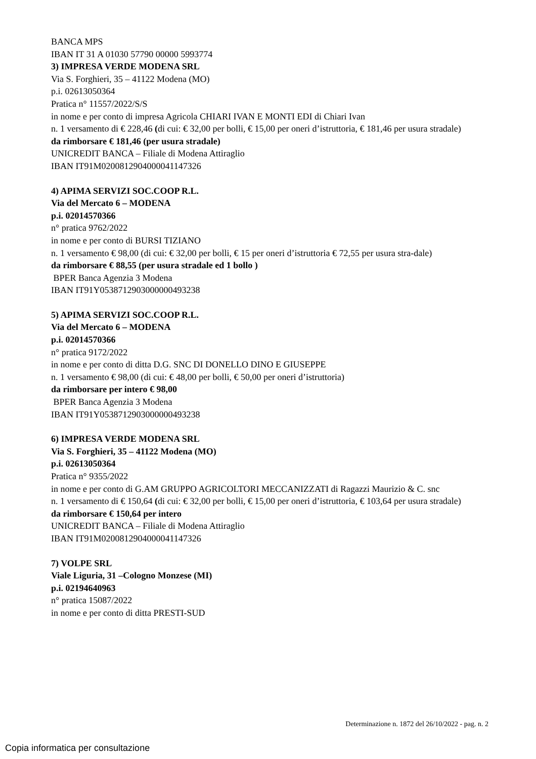BANCA MPS
IBAN IT 31 A 01030 57790 00000 5993774
3) IMPRESA VERDE MODENA SRL
Via S. Forghieri, 35 – 41122 Modena (MO)
p.i. 02613050364
Pratica n° 11557/2022/S/S
in nome e per conto di impresa Agricola CHIARI IVAN E MONTI EDI di Chiari Ivan
n. 1 versamento di € 228,46 (di cui: € 32,00 per bolli, € 15,00 per oneri d’istruttoria, € 181,46 per usura stradale)
da rimborsare € 181,46 (per usura stradale)
UNICREDIT BANCA – Filiale di Modena Attiraglio
IBAN IT91M0200812904000041147326
4) APIMA SERVIZI SOC.COOP R.L.
Via del Mercato 6 – MODENA
p.i. 02014570366
n° pratica 9762/2022
in nome e per conto di BURSI TIZIANO
n. 1 versamento € 98,00 (di cui: € 32,00 per bolli, € 15 per oneri d’istruttoria € 72,55 per usura stra-dale)
da rimborsare € 88,55 (per usura stradale ed 1 bollo )
BPER Banca Agenzia 3 Modena
IBAN IT91Y0538712903000000493238
5) APIMA SERVIZI SOC.COOP R.L.
Via del Mercato 6 – MODENA
p.i. 02014570366
n° pratica 9172/2022
in nome e per conto di ditta D.G. SNC DI DONELLO DINO E GIUSEPPE
n. 1 versamento € 98,00 (di cui: € 48,00 per bolli, € 50,00 per oneri d’istruttoria)
da rimborsare per intero € 98,00
BPER Banca Agenzia 3 Modena
IBAN IT91Y0538712903000000493238
6) IMPRESA VERDE MODENA SRL
Via S. Forghieri, 35 – 41122 Modena (MO)
p.i. 02613050364
Pratica n° 9355/2022
in nome e per conto di G.AM GRUPPO AGRICOLTORI MECCANIZZATI di Ragazzi Maurizio & C. snc
n. 1 versamento di € 150,64 (di cui: € 32,00 per bolli, € 15,00 per oneri d’istruttoria, € 103,64 per usura stradale)
da rimborsare € 150,64 per intero
UNICREDIT BANCA – Filiale di Modena Attiraglio
IBAN IT91M0200812904000041147326
7) VOLPE SRL
Viale Liguria, 31 –Cologno Monzese (MI)
p.i. 02194640963
n° pratica 15087/2022
in nome e per conto di ditta PRESTI-SUD
Determinazione n. 1872 del 26/10/2022 - pag. n. 2
Copia informatica per consultazione